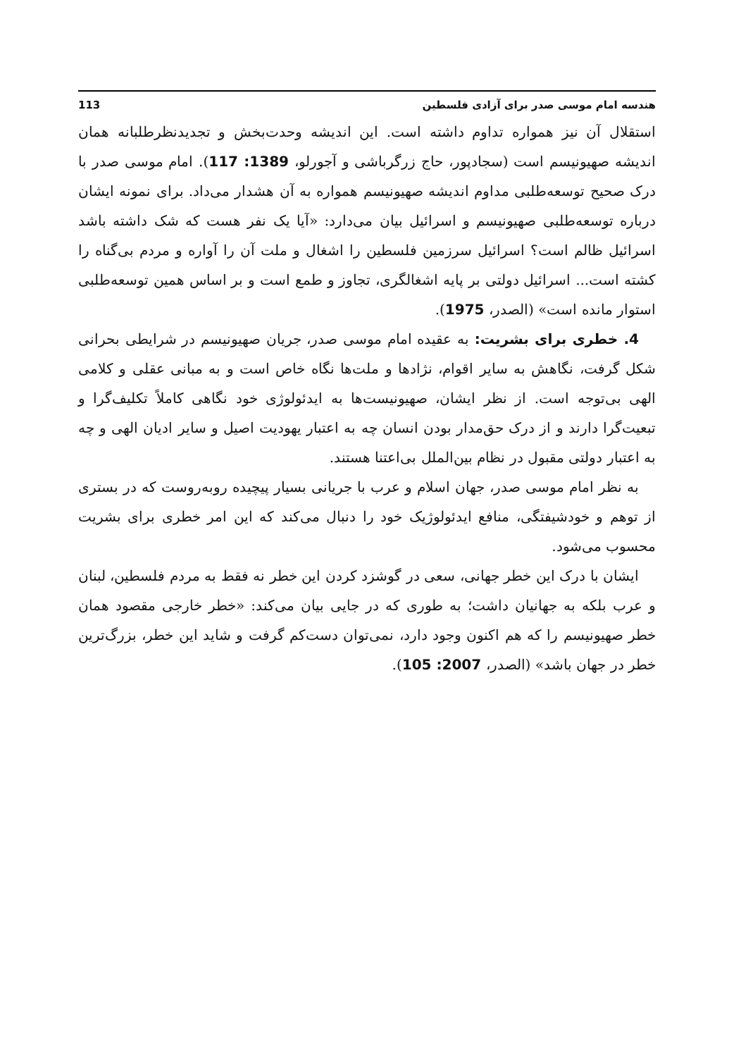هندسه امام موسی صدر برای آزادی فلسطین 113
استقلال آن نیز همواره تداوم داشته است. این اندیشه وحدت‌بخش و تجدیدنظرطلبانه همان اندیشه صهیونیسم است (سجادپور، حاج زرگرباشی و آجورلو، 1389: 117). امام موسی صدر با درک صحیح توسعه‌طلبی مداوم اندیشه صهیونیسم همواره به آن هشدار می‌داد. برای نمونه ایشان درباره توسعه‌طلبی صهیونیسم و اسرائیل بیان می‌دارد: «آیا یک نفر هست که شک داشته باشد اسرائیل ظالم است؟ اسرائیل سرزمین فلسطین را اشغال و ملت آن را آواره و مردم بی‌گناه را کشته است... اسرائیل دولتی بر پایه اشغالگری، تجاوز و طمع است و بر اساس همین توسعه‌طلبی استوار مانده است» (الصدر، 1975).
4. خطری برای بشریت: به عقیده امام موسی صدر، جریان صهیونیسم در شرایطی بحرانی شکل گرفت، نگاهش به سایر اقوام، نژادها و ملت‌ها نگاه خاص است و به مبانی عقلی و کلامی الهی بی‌توجه است. از نظر ایشان، صهیونیست‌ها به ایدئولوژی خود نگاهی کاملاً تکلیف‌گرا و تبعیت‌گرا دارند و از درک حق‌مدار بودن انسان چه به اعتبار یهودیت اصیل و سایر ادیان الهی و چه به اعتبار دولتی مقبول در نظام بین‌الملل بی‌اعتنا هستند.
به نظر امام موسی صدر، جهان اسلام و عرب با جریانی بسیار پیچیده روبه‌روست که در بستری از توهم و خودشیفتگی، منافع ایدئولوژیک خود را دنبال می‌کند که این امر خطری برای بشریت محسوب می‌شود.
ایشان با درک این خطر جهانی، سعی در گوشزد کردن این خطر نه فقط به مردم فلسطین، لبنان و عرب بلکه به جهانیان داشت؛ به طوری که در جایی بیان می‌کند: «خطر خارجی مقصود همان خطر صهیونیسم را که هم اکنون وجود دارد، نمی‌توان دست‌کم گرفت و شاید این خطر، بزرگ‌ترین خطر در جهان باشد» (الصدر، 2007: 105).